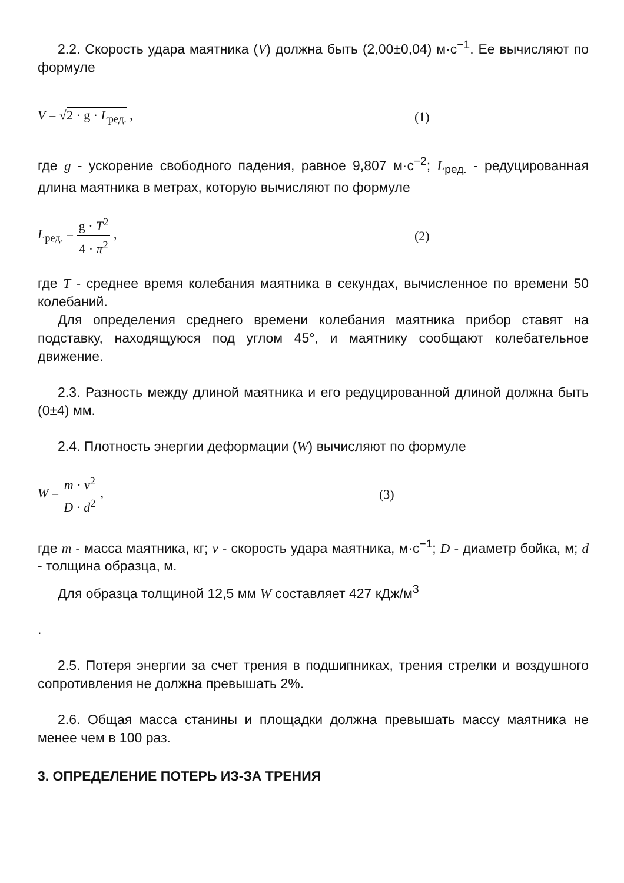2.2. Скорость удара маятника (V) должна быть (2,00±0,04) м·с<sup>−1</sup>. Ее вычисляют по формуле
V = √2 · g · L<sub>ред.</sub> , (1)
где g - ускорение свободного падения, равное 9,807 м·с<sup>−2</sup>; L<sub>ред.</sub> - редуцированная длина маятника в метрах, которую вычисляют по формуле
L<sub>ред.</sub> = g · T<sup>2</sup> 4 · π<sup>2</sup> , (2)
где T - среднее время колебания маятника в секундах, вычисленное по времени 50 колебаний.
Для определения среднего времени колебания маятника прибор ставят на подставку, находящуюся под углом 45°, и маятнику сообщают колебательное движение.
2.3. Разность между длиной маятника и его редуцированной длиной должна быть (0±4) мм.
2.4. Плотность энергии деформации (W) вычисляют по формуле
W = m · v<sup>2</sup> D · d<sup>2</sup> , (3)
где m - масса маятника, кг; v - скорость удара маятника, м·с<sup>−1</sup>; D - диаметр бойка, м; d - толщина образца, м.
Для образца толщиной 12,5 мм W составляет 427 кДж/м<sup>3</sup>
.
2.5. Потеря энергии за счет трения в подшипниках, трения стрелки и воздушного сопротивления не должна превышать 2%.
2.6. Общая масса станины и площадки должна превышать массу маятника не менее чем в 100 раз.
3. ОПРЕДЕЛЕНИЕ ПОТЕРЬ ИЗ-ЗА ТРЕНИЯ